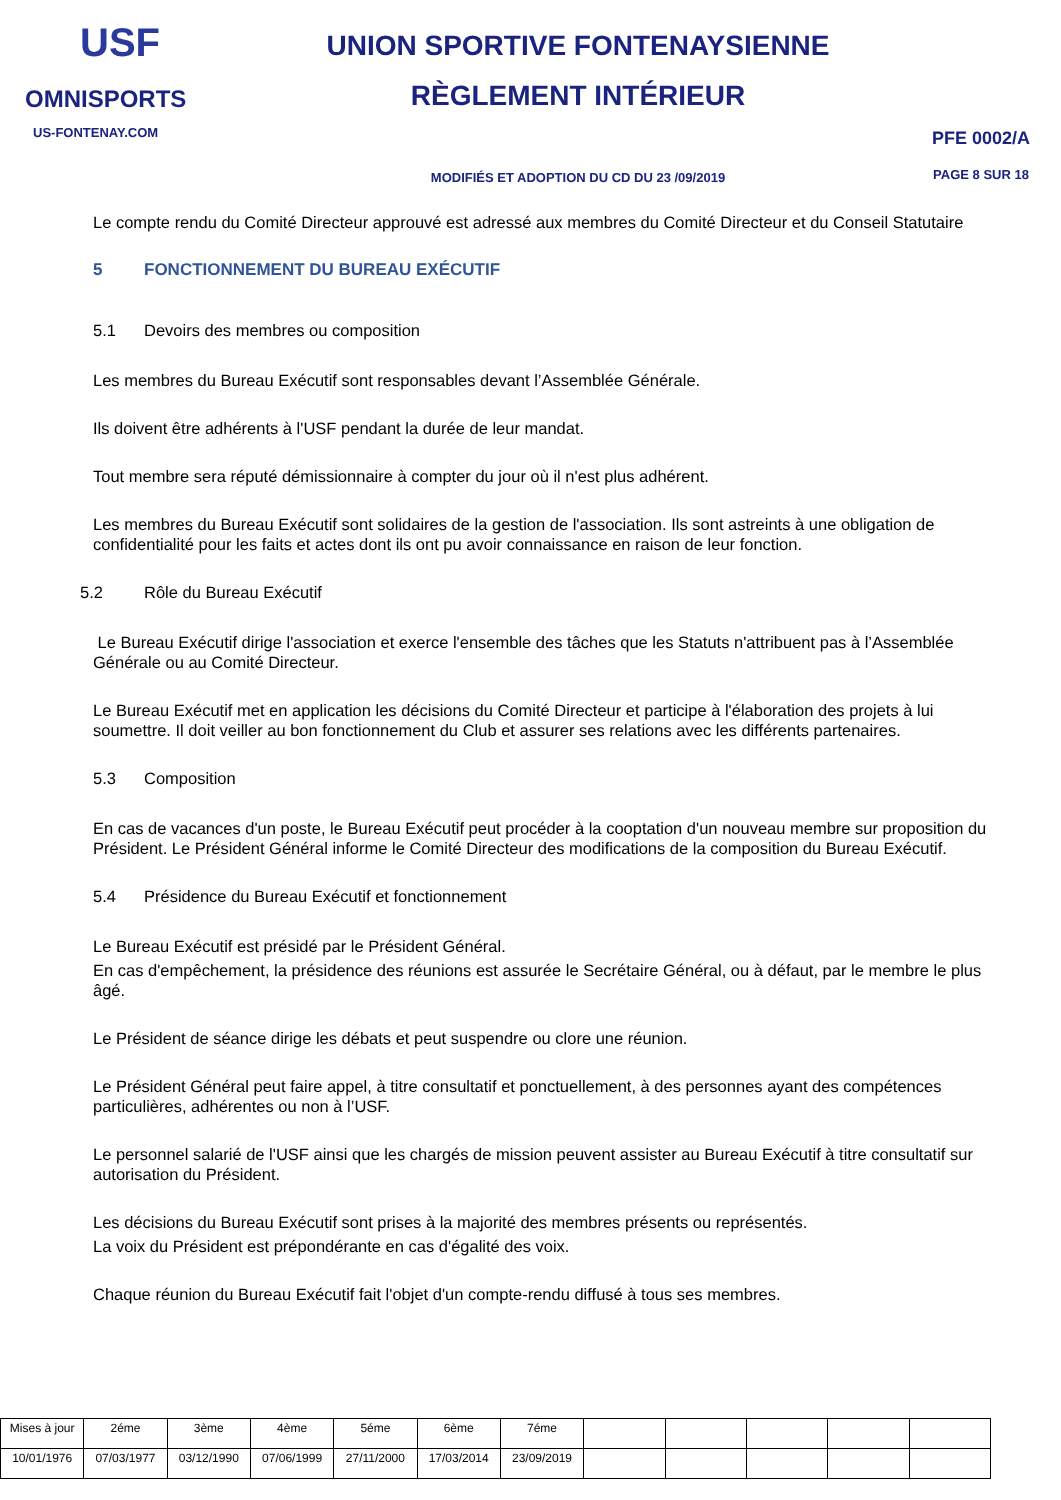USF
OMNISPORTS
US-FONTENAY.COM
UNION SPORTIVE FONTENAYSIENNE
RÈGLEMENT INTÉRIEUR
MODIFIÉS ET ADOPTION DU CD DU 23 /09/2019
PFE 0002/A
PAGE 8 SUR 18
Le compte rendu du Comité Directeur approuvé est adressé aux membres du Comité Directeur et du Conseil Statutaire
5 FONCTIONNEMENT DU BUREAU EXÉCUTIF
5.1 Devoirs des membres ou composition
Les membres du Bureau Exécutif sont responsables devant l’Assemblée Générale.
Ils doivent être adhérents à l'USF pendant la durée de leur mandat.
Tout membre sera réputé démissionnaire à compter du jour où il n'est plus adhérent.
Les membres du Bureau Exécutif sont solidaires de la gestion de l'association. Ils sont astreints à une obligation de confidentialité pour les faits et actes dont ils ont pu avoir connaissance en raison de leur fonction.
5.2 Rôle du Bureau Exécutif
Le Bureau Exécutif dirige l'association et exerce l'ensemble des tâches que les Statuts n'attribuent pas à l’Assemblée Générale ou au Comité Directeur.
Le Bureau Exécutif met en application les décisions du Comité Directeur et participe à l'élaboration des projets à lui soumettre. Il doit veiller au bon fonctionnement du Club et assurer ses relations avec les différents partenaires.
5.3 Composition
En cas de vacances d'un poste, le Bureau Exécutif peut procéder à la cooptation d'un nouveau membre sur proposition du Président. Le Président Général informe le Comité Directeur des modifications de la composition du Bureau Exécutif.
5.4 Présidence du Bureau Exécutif et fonctionnement
Le Bureau Exécutif est présidé par le Président Général.
En cas d'empêchement, la présidence des réunions est assurée le Secrétaire Général, ou à défaut, par le membre le plus âgé.
Le Président de séance dirige les débats et peut suspendre ou clore une réunion.
Le Président Général peut faire appel, à titre consultatif et ponctuellement, à des personnes ayant des compétences particulières, adhérentes ou non à l’USF.
Le personnel salarié de l'USF ainsi que les chargés de mission peuvent assister au Bureau Exécutif à titre consultatif sur autorisation du Président.
Les décisions du Bureau Exécutif sont prises à la majorité des membres présents ou représentés.
La voix du Président est prépondérante en cas d'égalité des voix.
Chaque réunion du Bureau Exécutif fait l'objet d'un compte-rendu diffusé à tous ses membres.
| Mises à jour | 2éme | 3ème | 4ème | 5éme | 6ème | 7éme | | | | | |
| 10/01/1976 | 07/03/1977 | 03/12/1990 | 07/06/1999 | 27/11/2000 | 17/03/2014 | 23/09/2019 | | | | | |